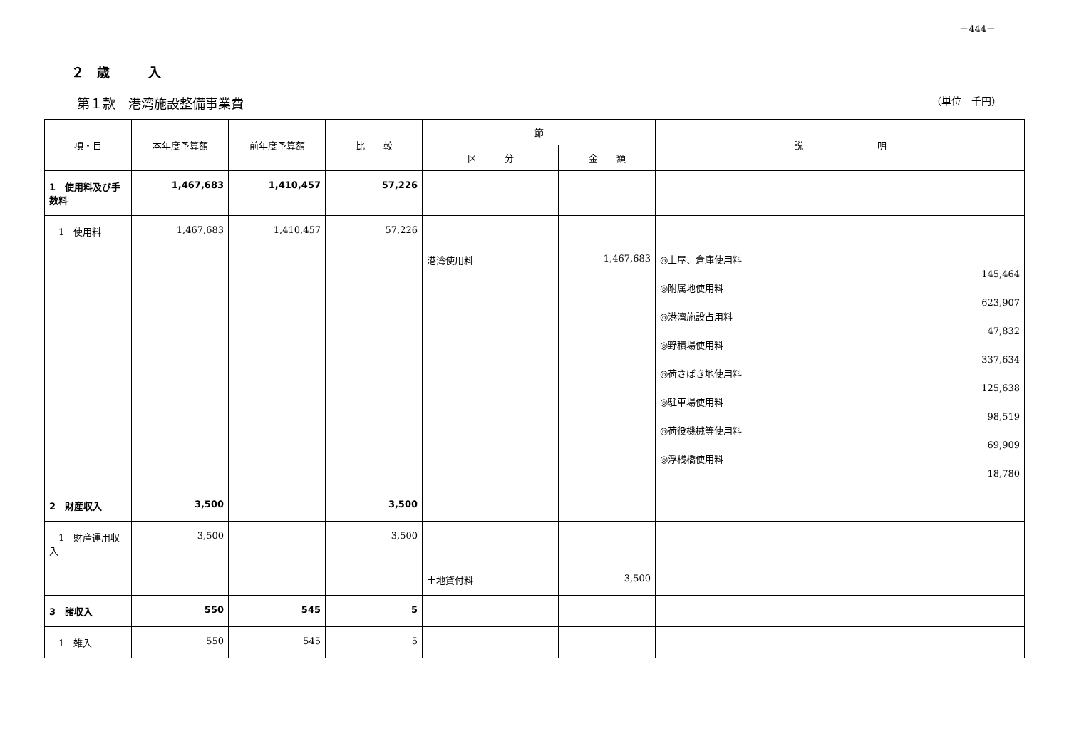－444－
２　歳　　　入
第１款　港湾施設整備事業費 （単位　千円）
| 項・目 | 本年度予算額 | 前年度予算額 | 比 較 | 節 | | 説 明 |
| --- | --- | --- | --- | --- | --- | --- |
| | | | | 区 分 | 金 額 | |
| 1 使用料及び手数料 | 1,467,683 | 1,410,457 | 57,226 | | | |
| 1 使用料 | 1,467,683 | 1,410,457 | 57,226 | | | |
| | | | | 港湾使用料 | 1,467,683 | ◎上屋、倉庫使用料 145,464 ◎附属地使用料 623,907 ◎港湾施設占用料 47,832 ◎野積場使用料 337,634 ◎荷さばき地使用料 125,638 ◎駐車場使用料 98,519 ◎荷役機械等使用料 69,909 ◎浮桟橋使用料 18,780 |
| 2 財産収入 | 3,500 | | 3,500 | | | |
| 1 財産運用収入 | 3,500 | | 3,500 | | | |
| | | | | 土地貸付料 | 3,500 | |
| 3 諸収入 | 550 | 545 | 5 | | | |
| 1 雑入 | 550 | 545 | 5 | | | |